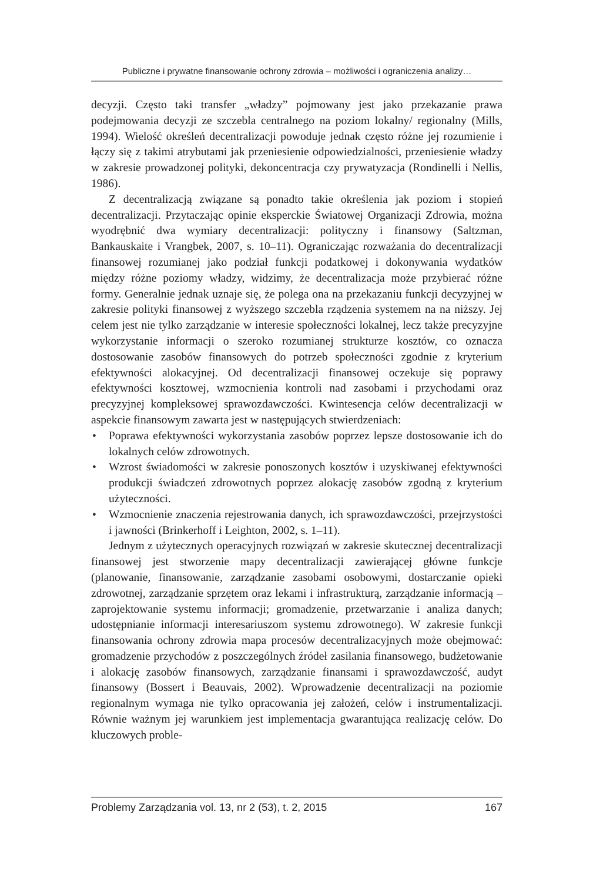Publiczne i prywatne finansowanie ochrony zdrowia – możliwości i ograniczenia analizy…
decyzji. Często taki transfer „władzy” pojmowany jest jako przekazanie prawa podejmowania decyzji ze szczebla centralnego na poziom lokalny/ regionalny (Mills, 1994). Wielość określeń decentralizacji powoduje jednak często różne jej rozumienie i łączy się z takimi atrybutami jak przeniesienie odpowiedzialności, przeniesienie władzy w zakresie prowadzonej polityki, dekoncentracja czy prywatyzacja (Rondinelli i Nellis, 1986).
Z decentralizacją związane są ponadto takie określenia jak poziom i stopień decentralizacji. Przytaczając opinie eksperckie Światowej Organizacji Zdrowia, można wyodrębnić dwa wymiary decentralizacji: polityczny i finansowy (Saltzman, Bankauskaite i Vrangbek, 2007, s. 10–11). Ograniczając rozważania do decentralizacji finansowej rozumianej jako podział funkcji podatkowej i dokonywania wydatków między różne poziomy władzy, widzimy, że decentralizacja może przybierać różne formy. Generalnie jednak uznaje się, że polega ona na przekazaniu funkcji decyzyjnej w zakresie polityki finansowej z wyższego szczebla rządzenia systemem na na niższy. Jej celem jest nie tylko zarządzanie w interesie społeczności lokalnej, lecz także precyzyjne wykorzystanie informacji o szeroko rozumianej strukturze kosztów, co oznacza dostosowanie zasobów finansowych do potrzeb społeczności zgodnie z kryterium efektywności alokacyjnej. Od decentralizacji finansowej oczekuje się poprawy efektywności kosztowej, wzmocnienia kontroli nad zasobami i przychodami oraz precyzyjnej kompleksowej sprawozdawczości. Kwintesencja celów decentralizacji w aspekcie finansowym zawarta jest w następujących stwierdzeniach:
• Poprawa efektywności wykorzystania zasobów poprzez lepsze dostosowanie ich do lokalnych celów zdrowotnych.
• Wzrost świadomości w zakresie ponoszonych kosztów i uzyskiwanej efektywności produkcji świadczeń zdrowotnych poprzez alokację zasobów zgodną z kryterium użyteczności.
• Wzmocnienie znaczenia rejestrowania danych, ich sprawozdawczości, przejrzystości i jawności (Brinkerhoff i Leighton, 2002, s. 1–11).
Jednym z użytecznych operacyjnych rozwiązań w zakresie skutecznej decentralizacji finansowej jest stworzenie mapy decentralizacji zawierającej główne funkcje (planowanie, finansowanie, zarządzanie zasobami osobowymi, dostarczanie opieki zdrowotnej, zarządzanie sprzętem oraz lekami i infrastrukturą, zarządzanie informacją – zaprojektowanie systemu informacji; gromadzenie, przetwarzanie i analiza danych; udostępnianie informacji interesariuszom systemu zdrowotnego). W zakresie funkcji finansowania ochrony zdrowia mapa procesów decentralizacyjnych może obejmować: gromadzenie przychodów z poszczególnych źródeł zasilania finansowego, budżetowanie i alokację zasobów finansowych, zarządzanie finansami i sprawozdawczość, audyt finansowy (Bossert i Beauvais, 2002). Wprowadzenie decentralizacji na poziomie regionalnym wymaga nie tylko opracowania jej założeń, celów i instrumentalizacji. Równie ważnym jej warunkiem jest implementacja gwarantująca realizację celów. Do kluczowych proble-
Problemy Zarządzania vol. 13, nr 2 (53), t. 2, 2015 167